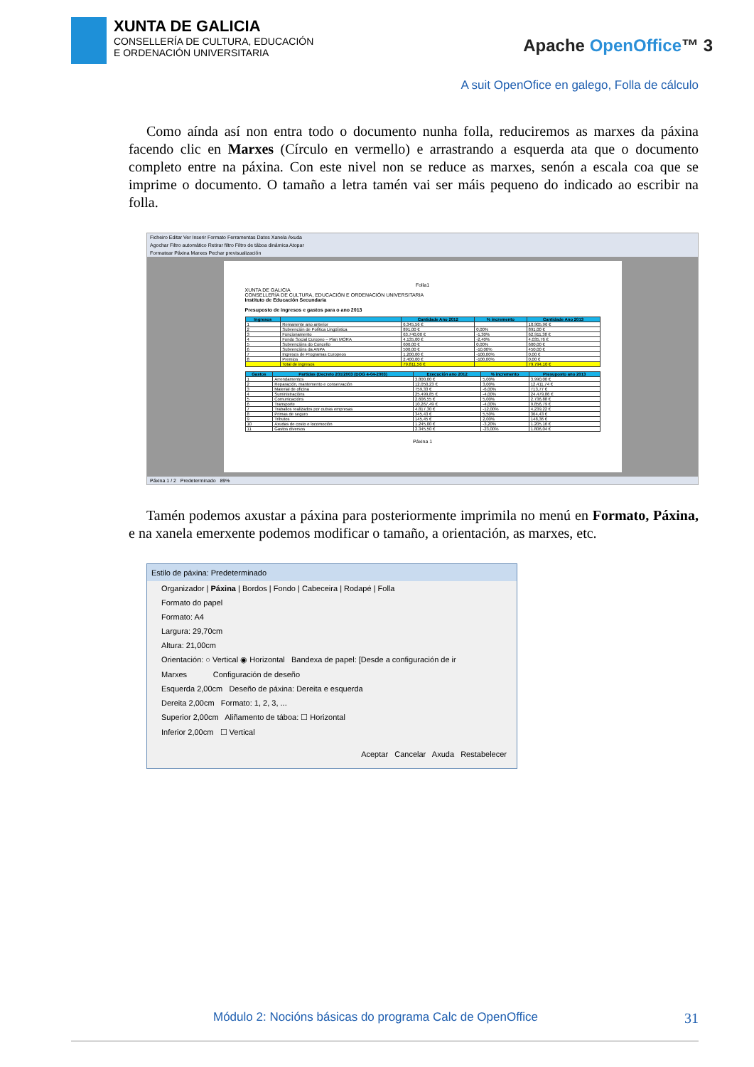XUNTA DE GALICIA
CONSELLERÍA DE CULTURA, EDUCACIÓN
E ORDENACIÓN UNIVERSITARIA
Apache OpenOffice™ 3
A suit OpenOfice en galego, Folla de cálculo
Como aínda así non entra todo o documento nunha folla, reduciremos as marxes da páxina facendo clic en Marxes (Círculo en vermello) e arrastrando a esquerda ata que o documento completo entre na páxina. Con este nivel non se reduce as marxes, senón a escala coa que se imprime o documento. O tamaño a letra tamén vai ser máis pequeno do indicado ao escribir na folla.
Ficheiro Editar Ver Inserir Formato Ferramentas Datos Xanela Axuda
Agochar Filtro automático Retirar filtro Filtro de táboa dinámica Atopar
Formatear Páxina Marxes Pechar previsualización
Folla1
XUNTA DE GALICIA
CONSELLERÍA DE CULTURA, EDUCACIÓN E ORDENACIÓN UNIVERSITARIA
Instituto de Educación Secundaria
Presuposto de ingresos e gastos para o ano 2013
| Ingresos | | Cantidade Ano 2012 | % incremento | Cantidade Ano 2013 |
| --- | --- | --- | --- | --- |
| 1 | Remanente ano anterior | 6.345,56 € | | 10.905,96 € |
| 2 | Subvención de Política Lingüística | 891,00 € | 0,00% | 891,00 € |
| 3 | Funcionamento | 63.740,00 € | -1,30% | 62.911,38 € |
| 4 | Fondo Social Europeo – Plan MORA | 4.135,00 € | -2,40% | 4.035,76 € |
| 5 | Subvencións do Concello | 600,00 € | 0,00% | 600,00 € |
| 6 | Subvencións da ANPA | 500,00 € | -10,00% | 450,00 € |
| 7 | Ingresos de Programas Europeos | 1.200,00 € | -100,00% | 0,00 € |
| 8 | Premios | 2.400,00 € | -100,00% | 0,00 € |
| | Total de ingresos | 79.811,56 € | | 79.794,10 € |
| Gastos | Partidas (Decreto 201/2003 (DOG 4-04-2003) | Execución ano 2012 | % incremento | Presuposto ano 2013 |
| --- | --- | --- | --- | --- |
| 1 | Arrendamentos | 3.800,00 € | 5,00% | 3.990,00 € |
| 2 | Reparación, mantemento e conservación | 12.050,23 € | 3,00% | 12.411,74 € |
| 3 | Material de oficina | 759,33 € | -6,00% | 713,77 € |
| 4 | Suministracións | 25.499,85 € | -4,00% | 24.479,86 € |
| 5 | Comunicacións | 2.606,55 € | 5,00% | 2.736,88 € |
| 6 | Transporte | 10.267,49 € | -4,00% | 9.856,79 € |
| 7 | Traballos realizados por outras empresas | 4.817,30 € | -12,00% | 4.239,22 € |
| 8 | Primas de seguro | 345,43 € | 5,50% | 364,43 € |
| 9 | Tributos | 145,45 € | 2,00% | 148,36 € |
| 10 | Axudas de costo e locomoción | 1.245,00 € | -3,20% | 1.205,16 € |
| 11 | Gastos diversos | 2.345,50 € | -23,00% | 1.806,04 € |
Páxina 1
Páxina 1 / 2 Predeterminado 89%
Tamén podemos axustar a páxina para posteriormente imprimila no menú en Formato, Páxina, e na xanela emerxente podemos modificar o tamaño, a orientación, as marxes, etc.
Estilo de páxina: Predeterminado
Organizador | Páxina | Bordos | Fondo | Cabeceira | Rodapé | Folla
Formato do papel
Formato: A4
Largura: 29,70cm
Altura: 21,00cm
Orientación: ○ Vertical ◉ Horizontal Bandexa de papel: [Desde a configuración de ir
Marxes Configuración de deseño
Esquerda 2,00cm Deseño de páxina: Dereita e esquerda
Dereita 2,00cm Formato: 1, 2, 3, ...
Superior 2,00cm Aliñamento de táboa: ☐ Horizontal
Inferior 2,00cm ☐ Vertical
Aceptar Cancelar Axuda Restabelecer
Módulo 2: Nocións básicas do programa Calc de OpenOffice 31